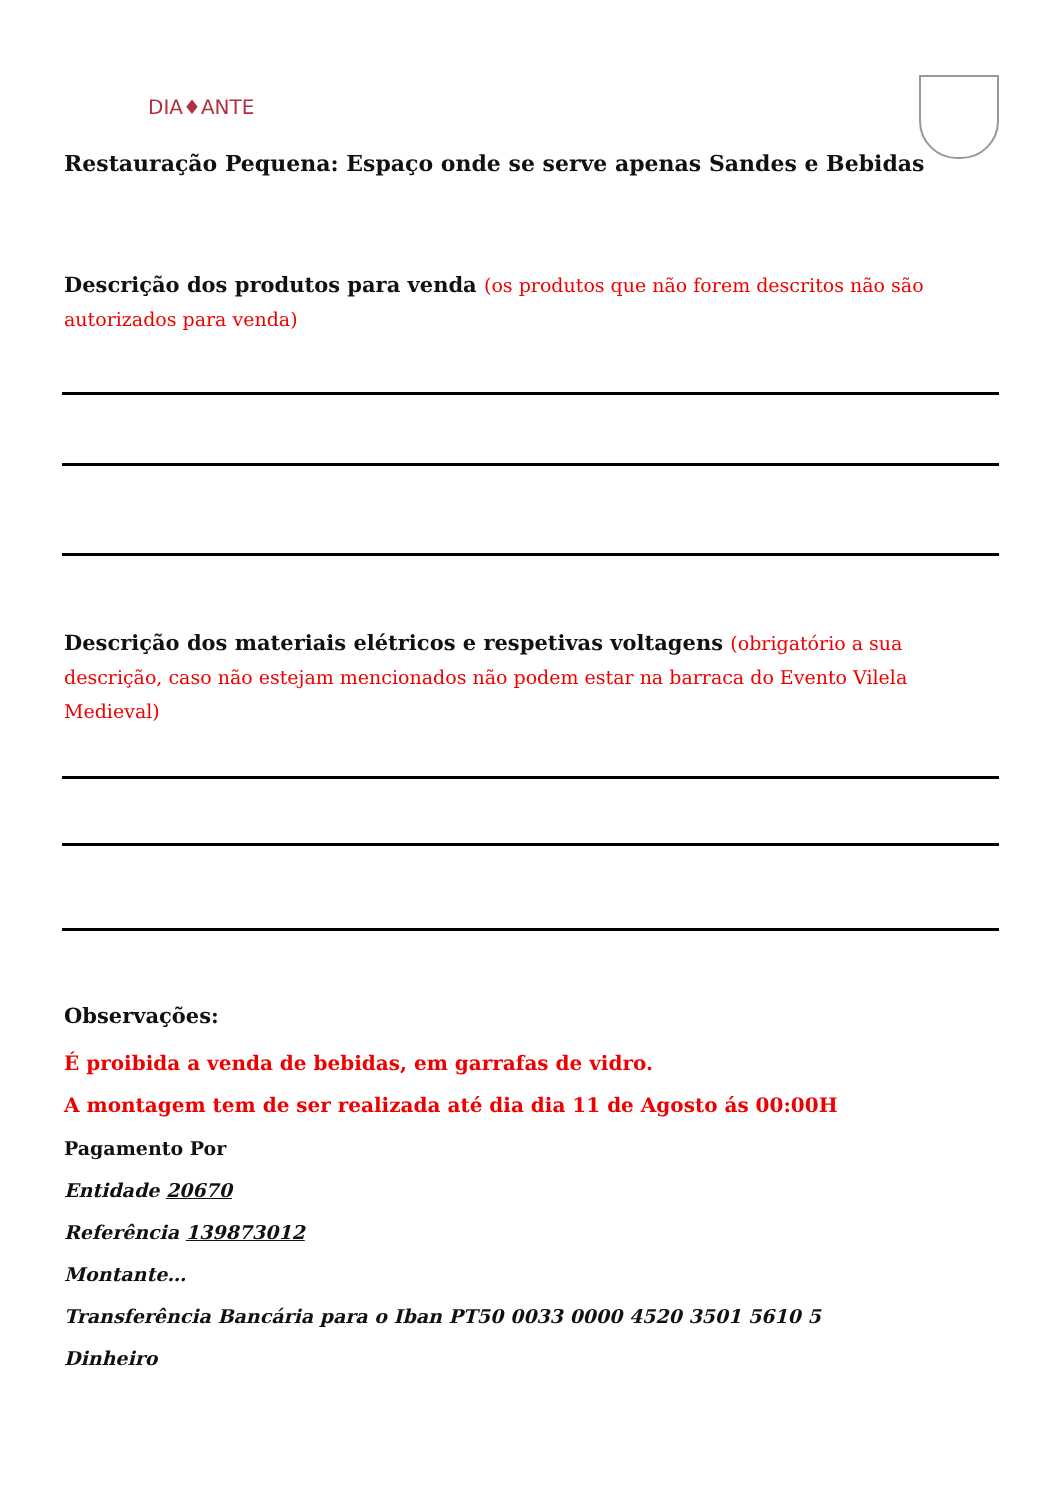DIA♦ANTE
Restauração Pequena: Espaço onde se serve apenas Sandes e Bebidas
Descrição dos produtos para venda (os produtos que não forem descritos não são autorizados para venda)
Descrição dos materiais elétricos e respetivas voltagens (obrigatório a sua descrição, caso não estejam mencionados não podem estar na barraca do Evento Vilela Medieval)
Observações:
É proibida a venda de bebidas, em garrafas de vidro.
A montagem tem de ser realizada até dia dia 11 de Agosto ás 00:00H
Pagamento Por
Entidade 20670
Referência 139873012
Montante…
Transferência Bancária para o Iban PT50 0033 0000 4520 3501 5610 5
Dinheiro